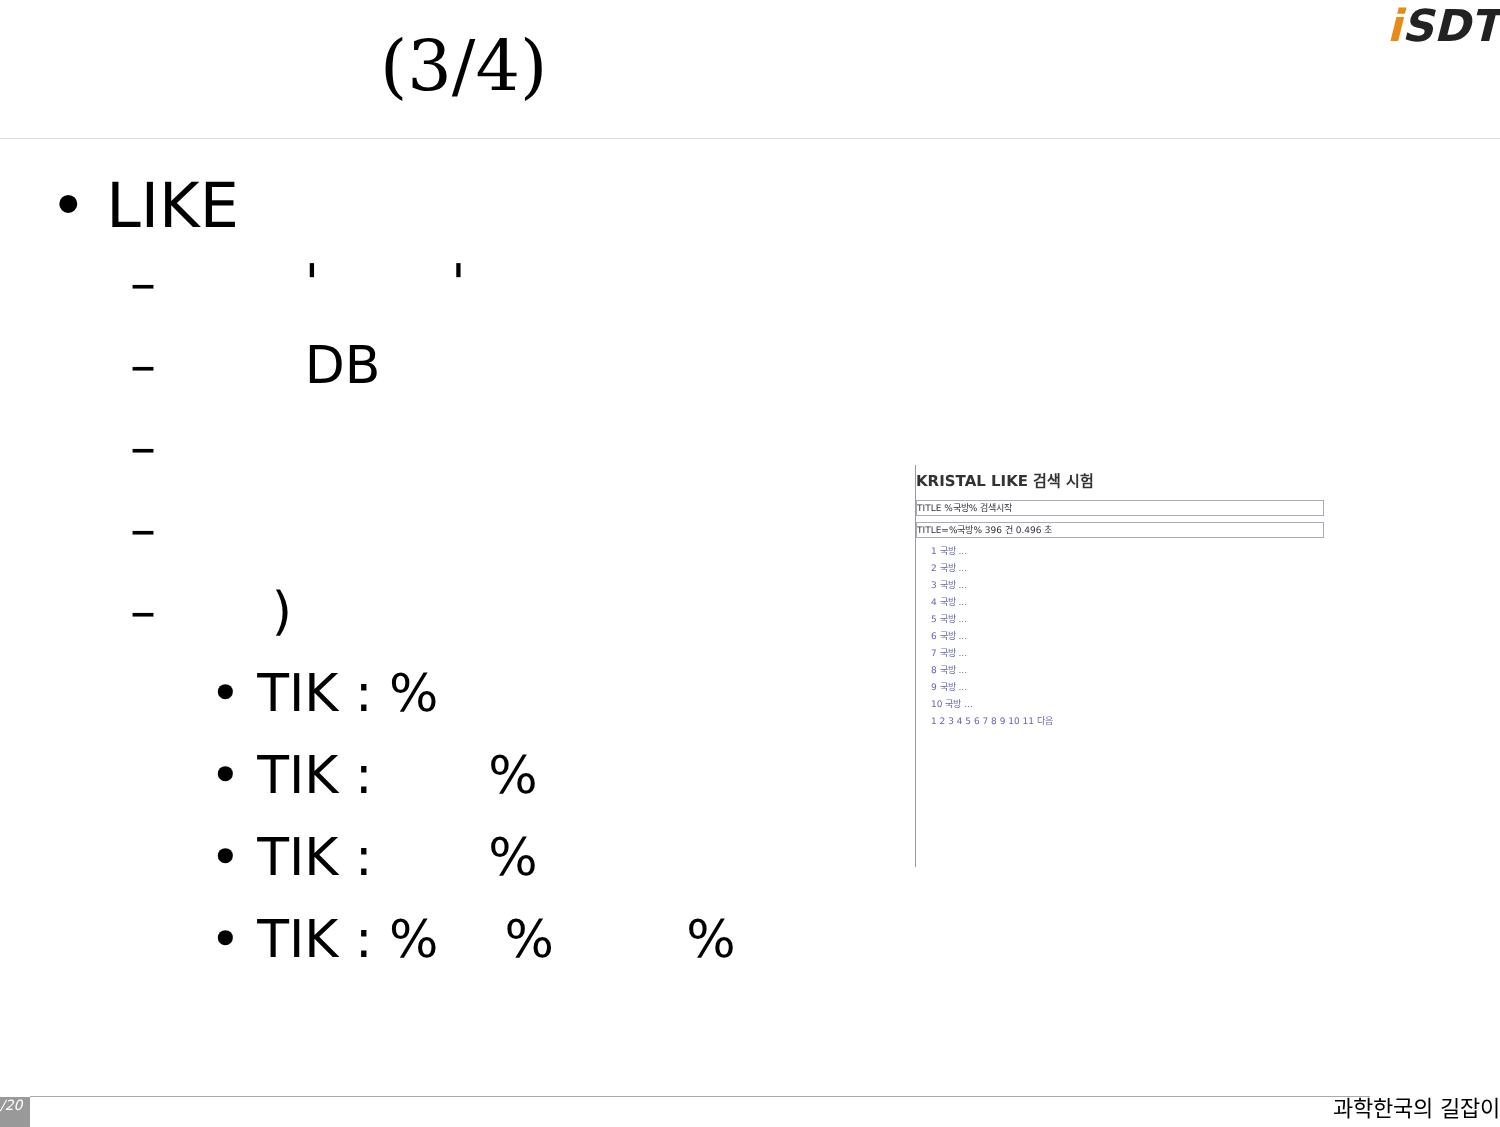(3/4)
i SDT
• LIKE
– ' '
– DB
–
–
– )
• TIK : %
• TIK : %
• TIK : %
• TIK : % % %
KRISTAL LIKE 검색 시험
TITLE %국방% 검색시작
TITLE=%국방% 396 건 0.496 초
1 국방 ...
2 국방 ...
3 국방 ...
4 국방 ...
5 국방 ...
6 국방 ...
7 국방 ...
8 국방 ...
9 국방 ...
10 국방 ...
1 2 3 4 5 6 7 8 9 10 11 다음
/20 과학한국의 길잡이